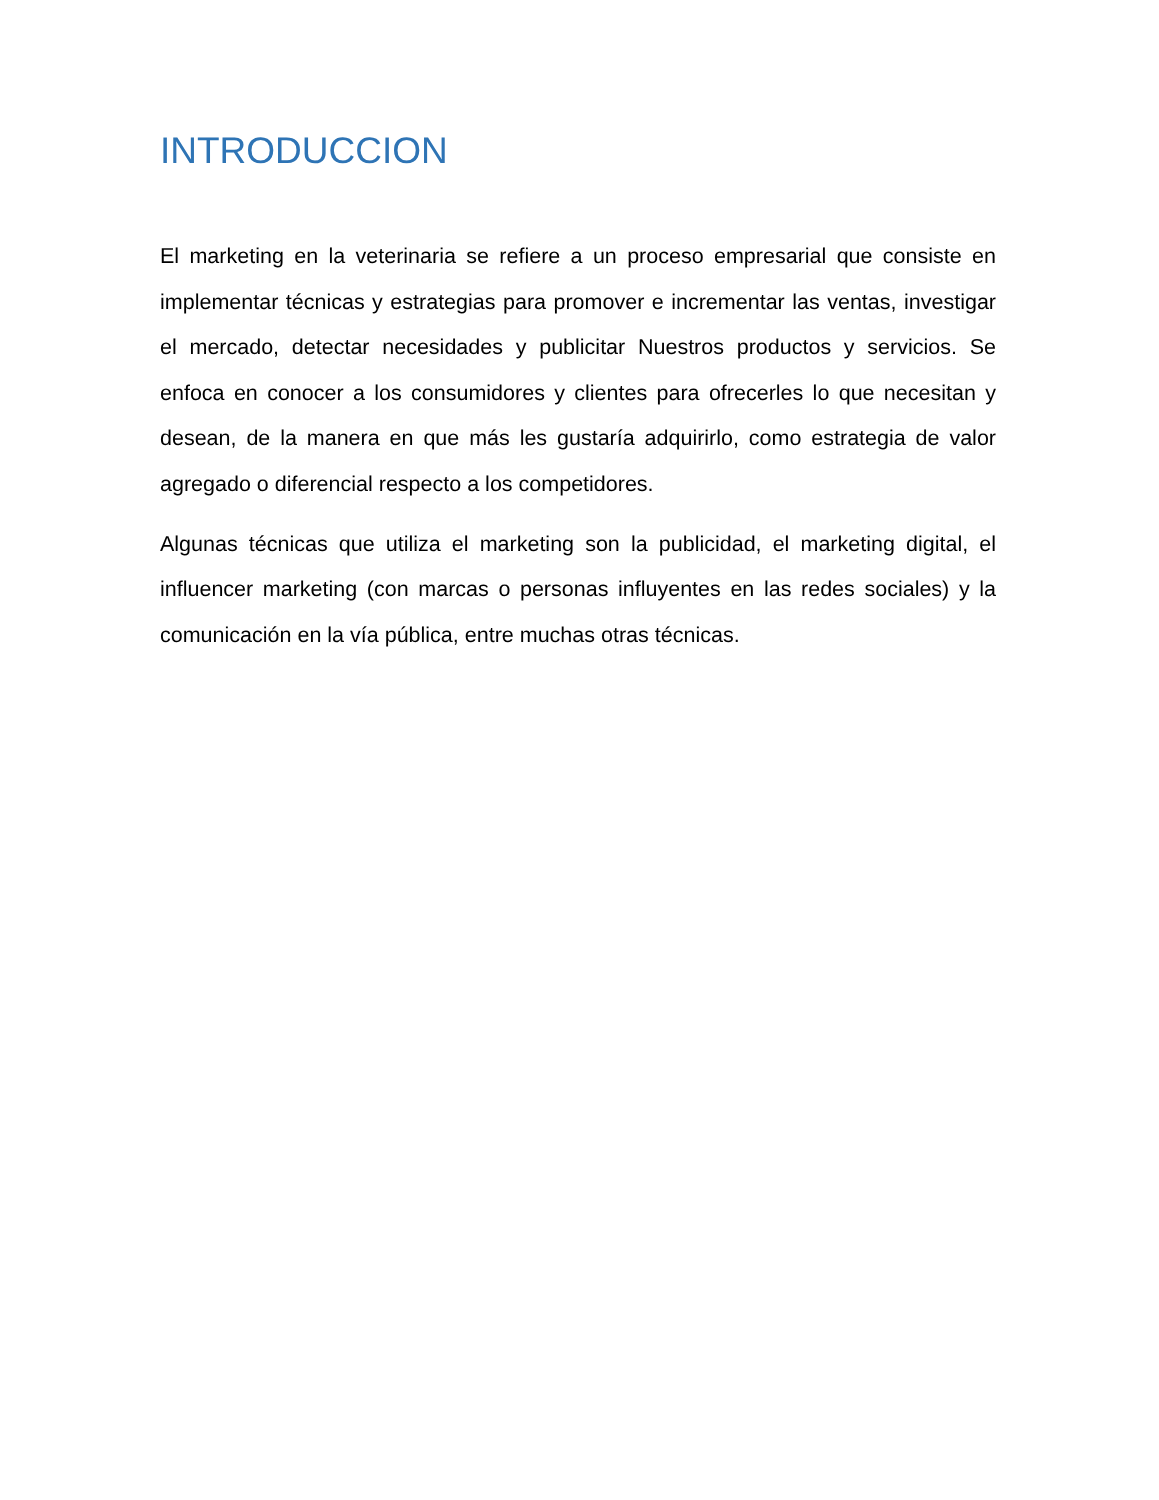INTRODUCCION
El marketing en la veterinaria se refiere a un proceso empresarial que consiste en implementar técnicas y estrategias para promover e incrementar las ventas, investigar el mercado, detectar necesidades y publicitar Nuestros productos y servicios. Se enfoca en conocer a los consumidores y clientes para ofrecerles lo que necesitan y desean, de la manera en que más les gustaría adquirirlo, como estrategia de valor agregado o diferencial respecto a los competidores.
Algunas técnicas que utiliza el marketing son la publicidad, el marketing digital, el influencer marketing (con marcas o personas influyentes en las redes sociales) y la comunicación en la vía pública, entre muchas otras técnicas.